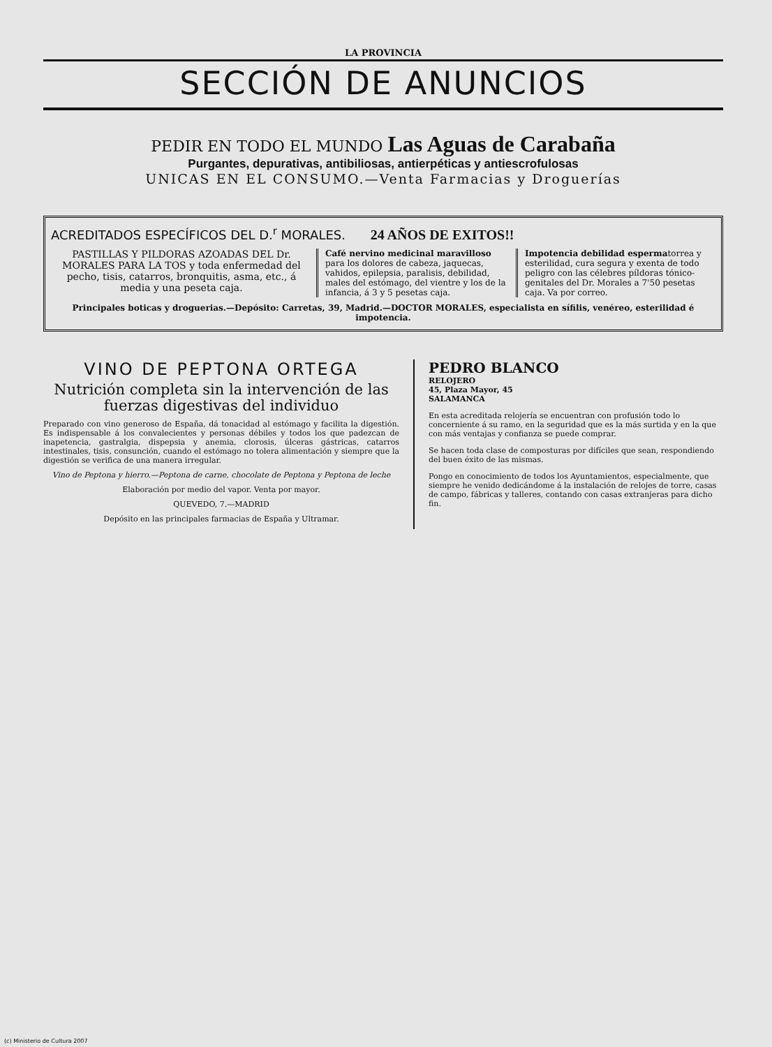LA PROVINCIA
SECCIÓN DE ANUNCIOS
PEDIR EN TODO EL MUNDO Las Aguas de Carabaña
Purgantes, depurativas, antibiliosas, antierpéticas y antiescrofulosas
UNICAS EN EL CONSUMO.—Venta Farmacias y Droguerías
ACREDITADOS ESPECÍFICOS DEL D.<sup>r</sup> MORALES. 24 AÑOS DE EXITOS!!
PASTILLAS Y PILDORAS AZOADAS DEL Dr. MORALES PARA LA TOS y toda enfermedad del pecho, tisis, catarros, bronquitis, asma, etc., á media y una peseta caja.
Café nervino medicinal maravilloso para los dolores de cabeza, jaquecas, vahidos, epilepsia, paralisis, debilidad, males del estómago, del vientre y los de la infancia, á 3 y 5 pesetas caja.
Impotencia debilidad espermatorrea y esterilidad, cura segura y exenta de todo peligro con las célebres píldoras tónico-genitales del Dr. Morales a 7'50 pesetas caja. Va por correo.
Principales boticas y droguerias.—Depósito: Carretas, 39, Madrid.—DOCTOR MORALES, especialista en sífilis, venéreo, esterilidad é impotencia.
VINO DE PEPTONA ORTEGA
Nutrición completa sin la intervención de las fuerzas digestivas del individuo
Preparado con vino generoso de España, dá tonacidad al estómago y facilita la digestión. Es indispensable á los convalecientes y personas débiles y todos los que padezcan de inapetencia, gastralgia, dispepsia y anemia, clorosis, úlceras gástricas, catarros intestinales, tisis, consunción, cuando el estómago no tolera alimentación y siempre que la digestión se verifica de una manera irregular.
Vino de Peptona y hierro.—Peptona de carne, chocolate de Peptona y Peptona de leche
Elaboración por medio del vapor. Venta por mayor.
QUEVEDO, 7.—MADRID
Depósito en las principales farmacias de España y Ultramar.
PEDRO BLANCO
RELOJERO
45, Plaza Mayor, 45
SALAMANCA
En esta acreditada relojería se encuentran con profusión todo lo concerniente á su ramo, en la seguridad que es la más surtida y en la que con más ventajas y confianza se puede comprar.
Se hacen toda clase de composturas por difíciles que sean, respondiendo del buen éxito de las mismas.
Pongo en conocimiento de todos los Ayuntamientos, especialmente, que siempre he venido dedicándome á la instalación de relojes de torre, casas de campo, fábricas y talleres, contando con casas extranjeras para dicho fin.
(c) Ministerio de Cultura 2007